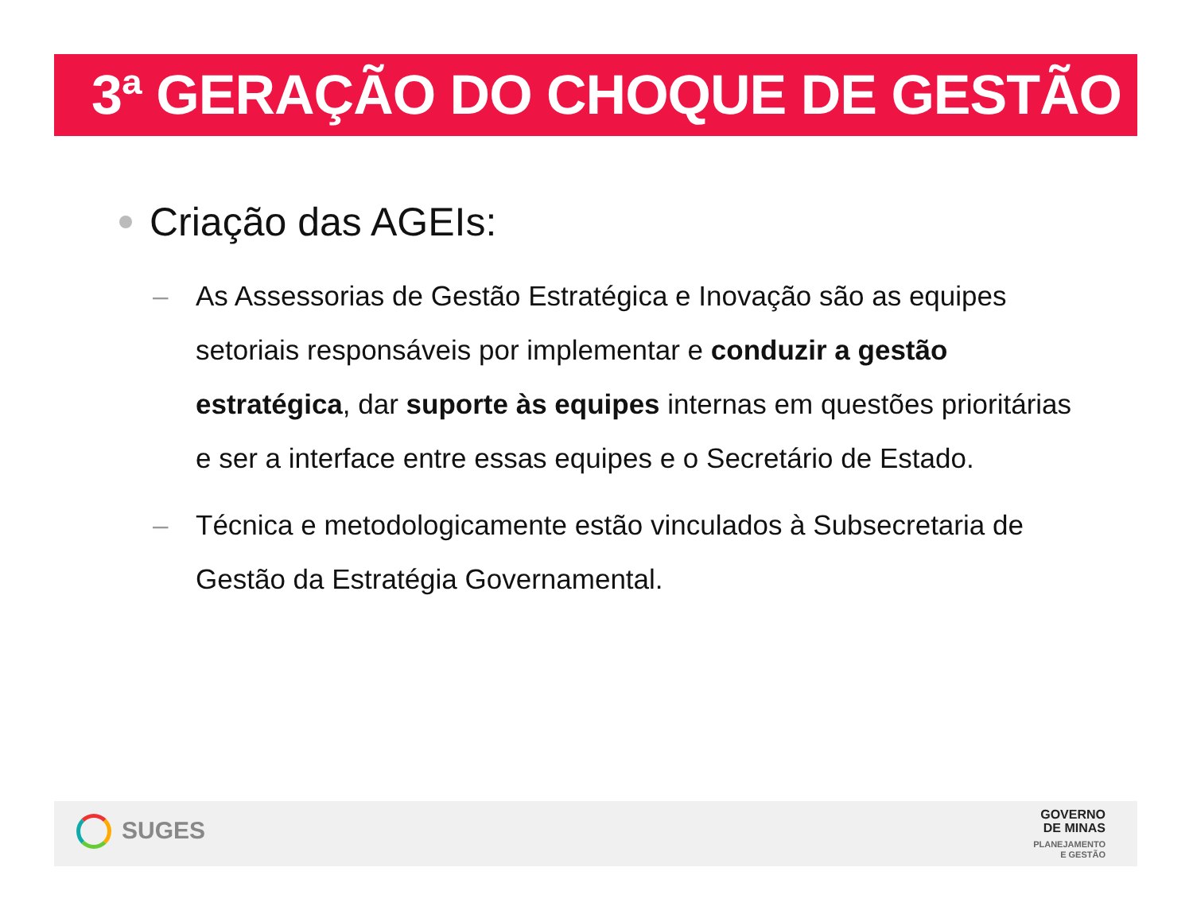3ª GERAÇÃO DO CHOQUE DE GESTÃO
Criação das AGEIs:
– As Assessorias de Gestão Estratégica e Inovação são as equipes setoriais responsáveis por implementar e conduzir a gestão estratégica, dar suporte às equipes internas em questões prioritárias e ser a interface entre essas equipes e o Secretário de Estado.
– Técnica e metodologicamente estão vinculados à Subsecretaria de Gestão da Estratégia Governamental.
SUGES
GOVERNO
DE MINAS
PLANEJAMENTO
E GESTÃO